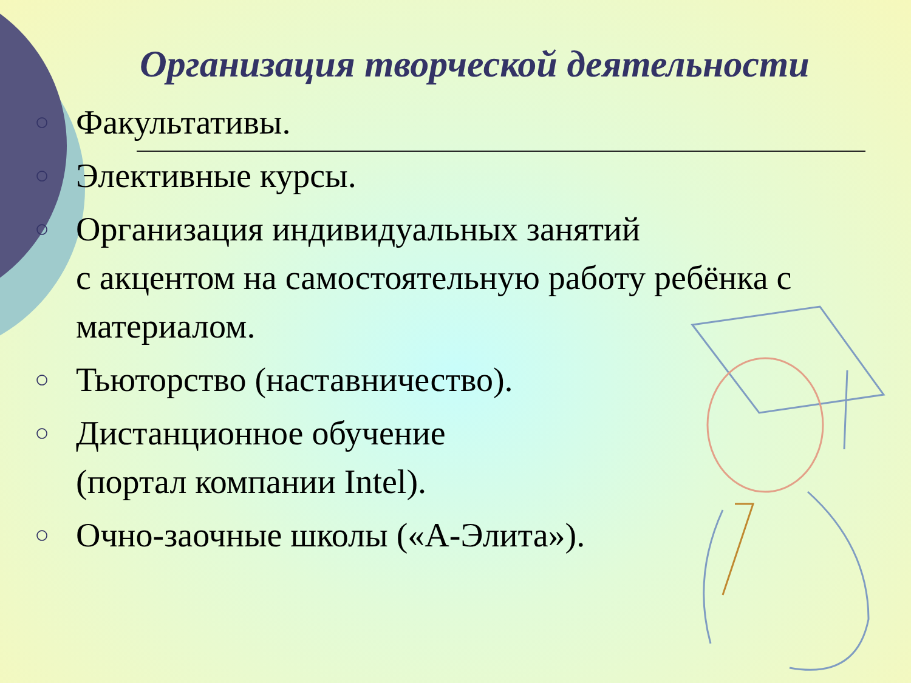Организация творческой деятельности
○ Факультативы.
○ Элективные курсы.
○ Организация индивидуальных занятий
с акцентом на самостоятельную работу ребёнка с материалом.
○ Тьюторство (наставничество).
○ Дистанционное обучение
(портал компании Intel).
○ Очно-заочные школы («А-Элита»).